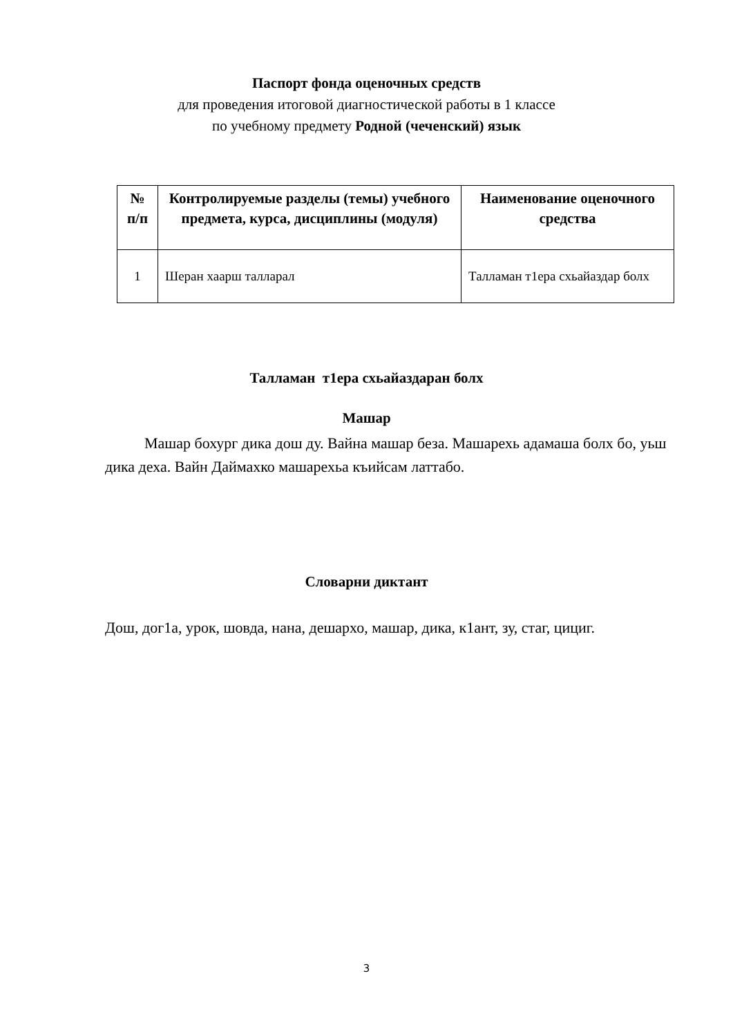Паспорт фонда оценочных средств
для проведения итоговой диагностической работы в 1 классе
по учебному предмету Родной (чеченский) язык
| № п/п | Контролируемые разделы (темы) учебного предмета, курса, дисциплины (модуля) | Наименование оценочного средства |
| --- | --- | --- |
| 1 | Шеран хаарш талларал | Талламан т1ера схьайаздар болх |
Талламан т1ера схьайаздаран болх
Машар
Машар бохург дика дош ду. Вайна машар беза. Машарехь адамаша болх бо, уьш дика деха. Вайн Даймахко машарехьа къийсам латтабо.
Словарни диктант
Дош, дог1а, урок, шовда, нана, дешархо, машар, дика, к1ант, зу, стаг, цициг.
3